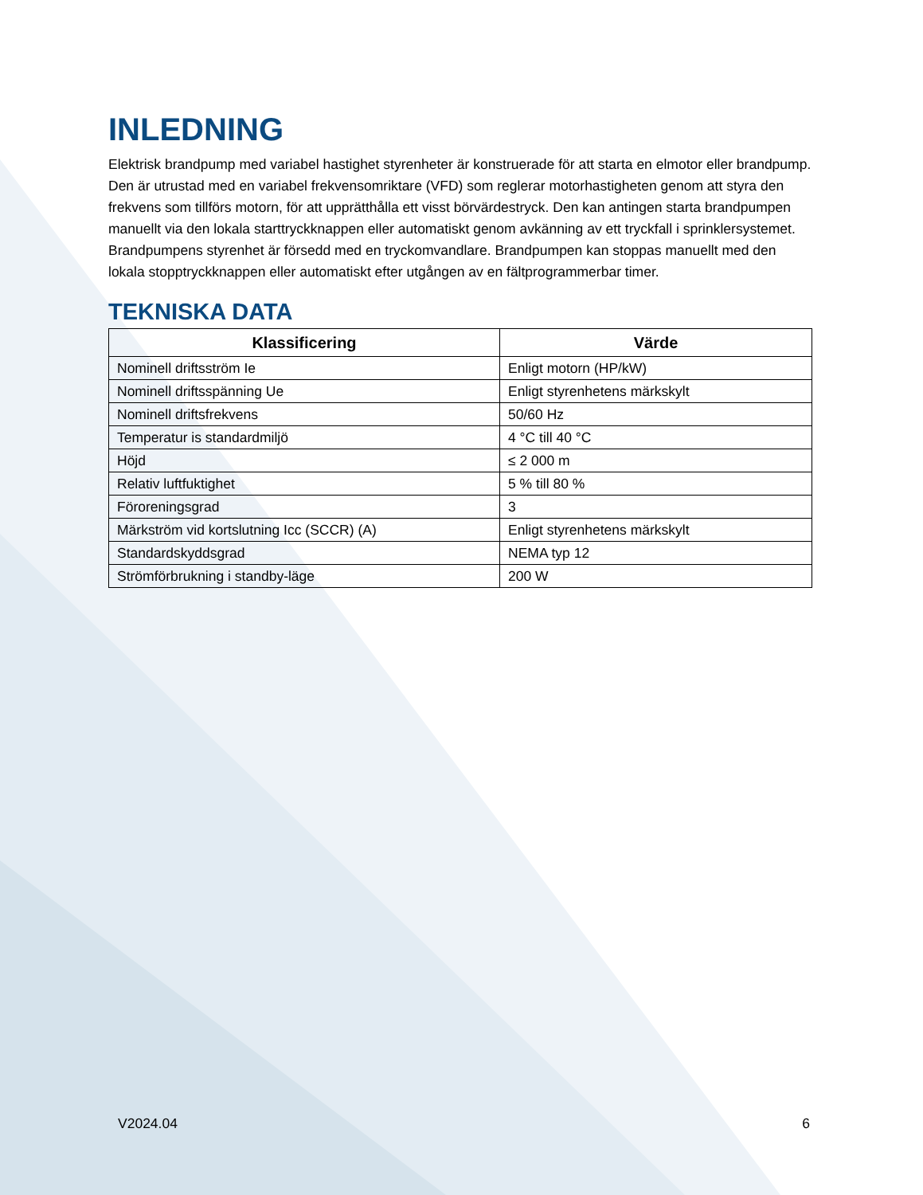INLEDNING
Elektrisk brandpump med variabel hastighet styrenheter är konstruerade för att starta en elmotor eller brandpump. Den är utrustad med en variabel frekvensomriktare (VFD) som reglerar motorhastigheten genom att styra den frekvens som tillförs motorn, för att upprätthålla ett visst börvärdestryck. Den kan antingen starta brandpumpen manuellt via den lokala starttryckknappen eller automatiskt genom avkänning av ett tryckfall i sprinklersystemet. Brandpumpens styrenhet är försedd med en tryckomvandlare. Brandpumpen kan stoppas manuellt med den lokala stopptryckknappen eller automatiskt efter utgången av en fältprogrammerbar timer.
TEKNISKA DATA
| Klassificering | Värde |
| --- | --- |
| Nominell driftsström Ie | Enligt motorn (HP/kW) |
| Nominell driftsspänning Ue | Enligt styrenhetens märkskylt |
| Nominell driftsfrekvens | 50/60 Hz |
| Temperatur is standardmiljö | 4 °C till 40 °C |
| Höjd | ≤ 2 000 m |
| Relativ luftfuktighet | 5 % till 80 % |
| Föroreningsgrad | 3 |
| Märkström vid kortslutning Icc (SCCR) (A) | Enligt styrenhetens märkskylt |
| Standardskyddsgrad | NEMA typ 12 |
| Strömförbrukning i standby-läge | 200 W |
V2024.04 6